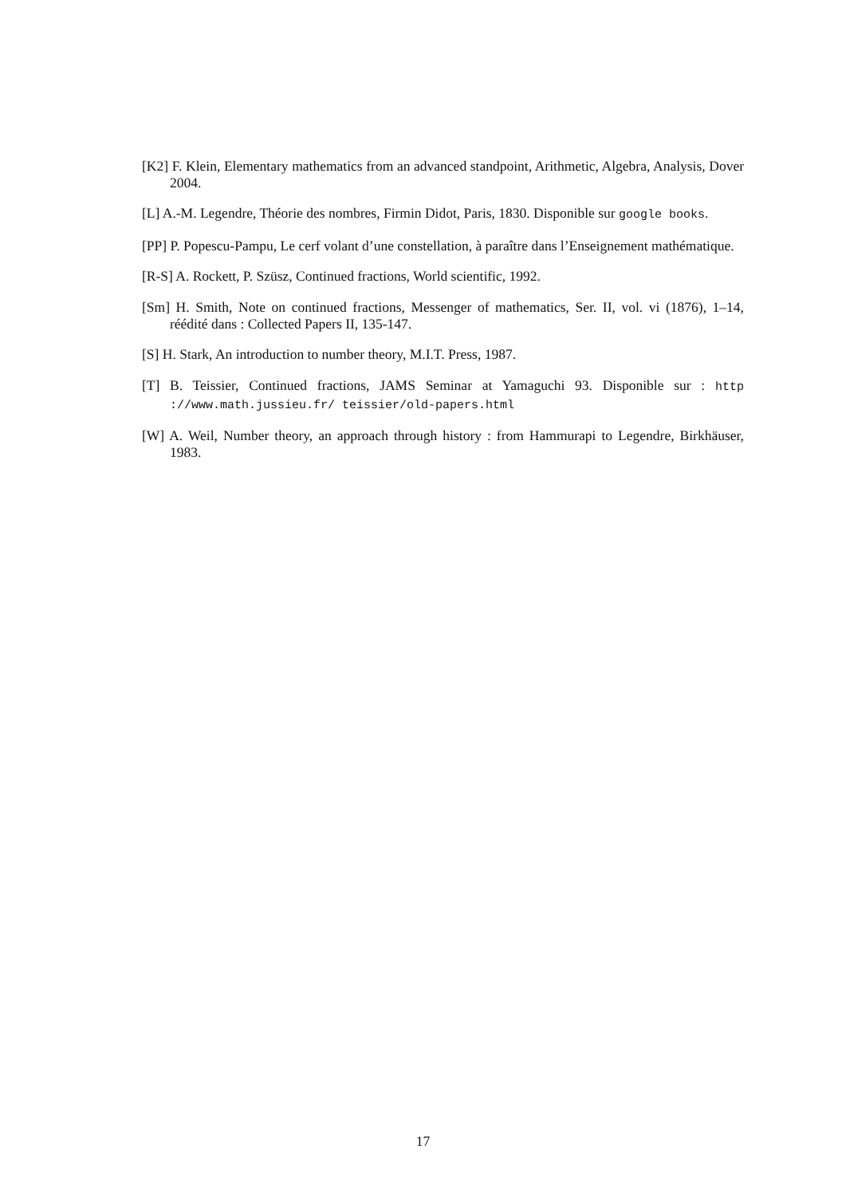[K2] F. Klein, Elementary mathematics from an advanced standpoint, Arithmetic, Algebra, Analysis, Dover 2004.
[L] A.-M. Legendre, Théorie des nombres, Firmin Didot, Paris, 1830. Disponible sur google books.
[PP] P. Popescu-Pampu, Le cerf volant d’une constellation, à paraître dans l’Enseignement mathématique.
[R-S] A. Rockett, P. Szüsz, Continued fractions, World scientific, 1992.
[Sm] H. Smith, Note on continued fractions, Messenger of mathematics, Ser. II, vol. vi (1876), 1–14, réédité dans : Collected Papers II, 135-147.
[S] H. Stark, An introduction to number theory, M.I.T. Press, 1987.
[T] B. Teissier, Continued fractions, JAMS Seminar at Yamaguchi 93. Disponible sur : http ://www.math.jussieu.fr/ teissier/old-papers.html
[W] A. Weil, Number theory, an approach through history : from Hammurapi to Legendre, Birkhäuser, 1983.
17